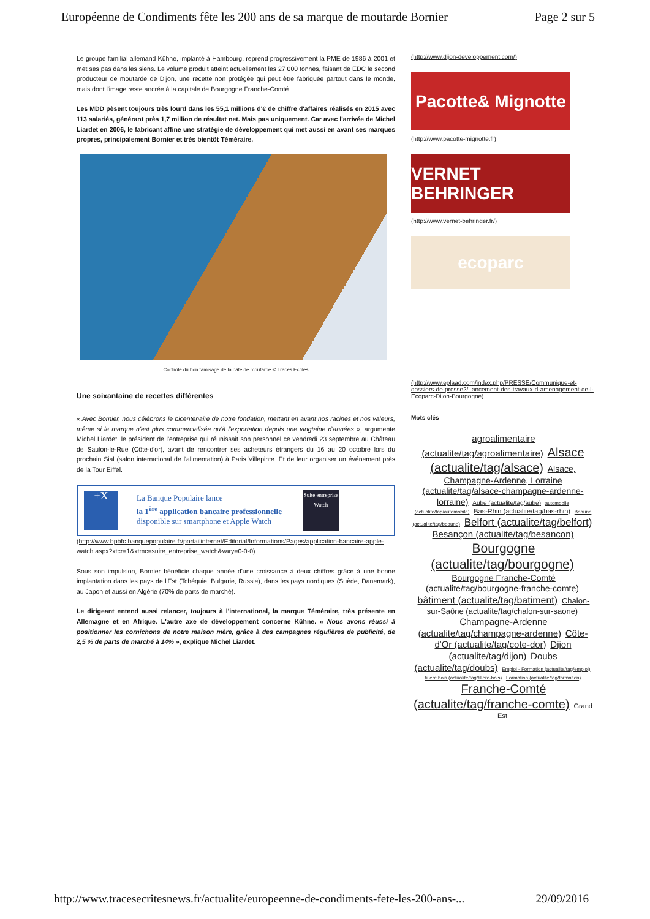Européenne de Condiments fête les 200 ans de sa marque de moutarde Bornier Page 2 sur 5
Le groupe familial allemand Kühne, implanté à Hambourg, reprend progressivement la PME de 1986 à 2001 et met ses pas dans les siens. Le volume produit atteint actuellement les 27 000 tonnes, faisant de EDC le second producteur de moutarde de Dijon, une recette non protégée qui peut être fabriquée partout dans le monde, mais dont l'image reste ancrée à la capitale de Bourgogne Franche-Comté.
Les MDD pèsent toujours très lourd dans les 55,1 millions d'€ de chiffre d'affaires réalisés en 2015 avec 113 salariés, générant près 1,7 million de résultat net. Mais pas uniquement. Car avec l'arrivée de Michel Liardet en 2006, le fabricant affine une stratégie de développement qui met aussi en avant ses marques propres, principalement Bornier et très bientôt Téméraire.
Contrôle du bon tamisage de la pâte de moutarde © Traces Ecrites
Une soixantaine de recettes différentes
« Avec Bornier, nous célébrons le bicentenaire de notre fondation, mettant en avant nos racines et nos valeurs, même si la marque n'est plus commercialisée qu'à l'exportation depuis une vingtaine d'années », argumente Michel Liardet, le président de l'entreprise qui réunissait son personnel ce vendredi 23 septembre au Château de Saulon-le-Rue (Côte-d'or), avant de rencontrer ses acheteurs étrangers du 16 au 20 octobre lors du prochain Sial (salon international de l'alimentation) à Paris Villepinte. Et de leur organiser un événement près de la Tour Eiffel.
+X
La Banque Populaire lance
la 1<sup>ère</sup> application bancaire professionnelle
disponible sur smartphone et Apple Watch
Suite entreprise Watch
(http://www.bpbfc.banquepopulaire.fr/portailinternet/Editorial/Informations/Pages/application-bancaire-apple-watch.aspx?xtcr=1&xtmc=suite_entreprise_watch&vary=0-0-0)
Sous son impulsion, Bornier bénéficie chaque année d'une croissance à deux chiffres grâce à une bonne implantation dans les pays de l'Est (Tchéquie, Bulgarie, Russie), dans les pays nordiques (Suède, Danemark), au Japon et aussi en Algérie (70% de parts de marché).
Le dirigeant entend aussi relancer, toujours à l'international, la marque Téméraire, très présente en Allemagne et en Afrique. L'autre axe de développement concerne Kühne. « Nous avons réussi à positionner les cornichons de notre maison mère, grâce à des campagnes régulières de publicité, de 2,5 % de parts de marché à 14% », explique Michel Liardet.
(http://www.dijon-developpement.com/)
Pacotte& Mignotte
(http://www.pacotte-mignotte.fr)
VERNET BEHRINGER
(http://www.vernet-behringer.fr/)
ecoparc
(http://www.eplaad.com/index.php/PRESSE/Communique-et-dossiers-de-presse2/Lancement-des-travaux-d-amenagement-de-l-Ecoparc-Dijon-Bourgogne)
Mots clés
agroalimentaire (actualite/tag/agroalimentaire) Alsace (actualite/tag/alsace) Alsace, Champagne-Ardenne, Lorraine (actualite/tag/alsace-champagne-ardenne-lorraine) Aube (actualite/tag/aube) automobile (actualite/tag/automobile) Bas-Rhin (actualite/tag/bas-rhin) Beaune (actualite/tag/beaune) Belfort (actualite/tag/belfort) Besançon (actualite/tag/besancon) Bourgogne (actualite/tag/bourgogne) Bourgogne Franche-Comté (actualite/tag/bourgogne-franche-comte) bâtiment (actualite/tag/batiment) Chalon-sur-Saône (actualite/tag/chalon-sur-saone) Champagne-Ardenne (actualite/tag/champagne-ardenne) Côte-d'Or (actualite/tag/cote-dor) Dijon (actualite/tag/dijon) Doubs (actualite/tag/doubs) Emploi - Formation (actualite/tag/emploi) filière bois (actualite/tag/filiere-bois) Formation (actualite/tag/formation) Franche-Comté (actualite/tag/franche-comte) Grand Est
http://www.tracesecritesnews.fr/actualite/europeenne-de-condiments-fete-les-200-ans-... 29/09/2016